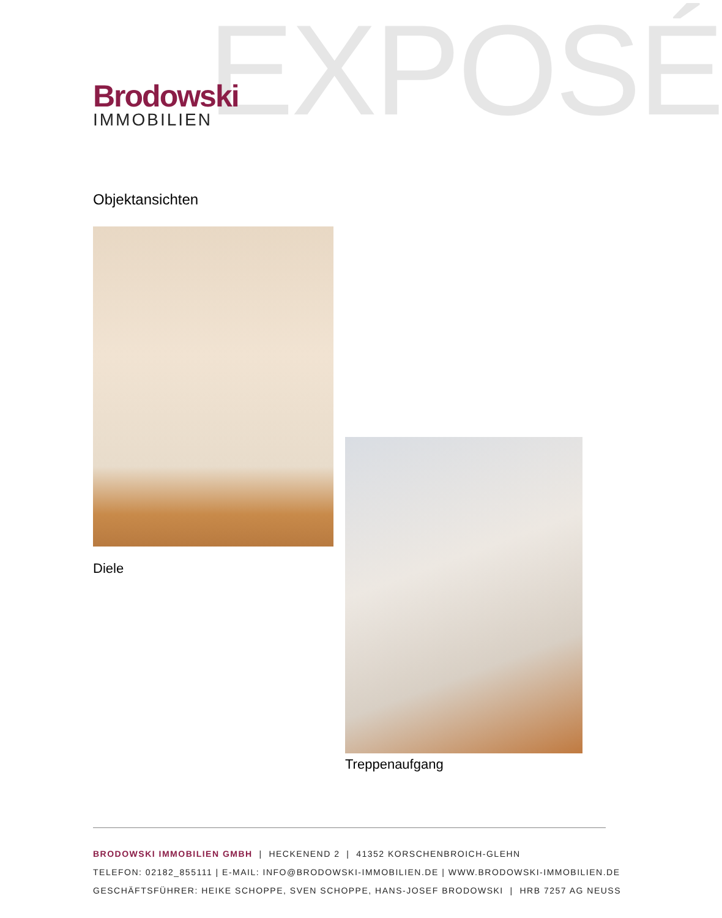EXPOSÉ
Brodowski
IMMOBILIEN
Objektansichten
Diele
Treppenaufgang
BRODOWSKI IMMOBILIEN GMBH | HECKENEND 2 | 41352 KORSCHENBROICH-GLEHN
TELEFON: 02182_855111 | E-MAIL: INFO@BRODOWSKI-IMMOBILIEN.DE | WWW.BRODOWSKI-IMMOBILIEN.DE
GESCHÄFTSFÜHRER: HEIKE SCHOPPE, SVEN SCHOPPE, HANS-JOSEF BRODOWSKI | HRB 7257 AG NEUSS